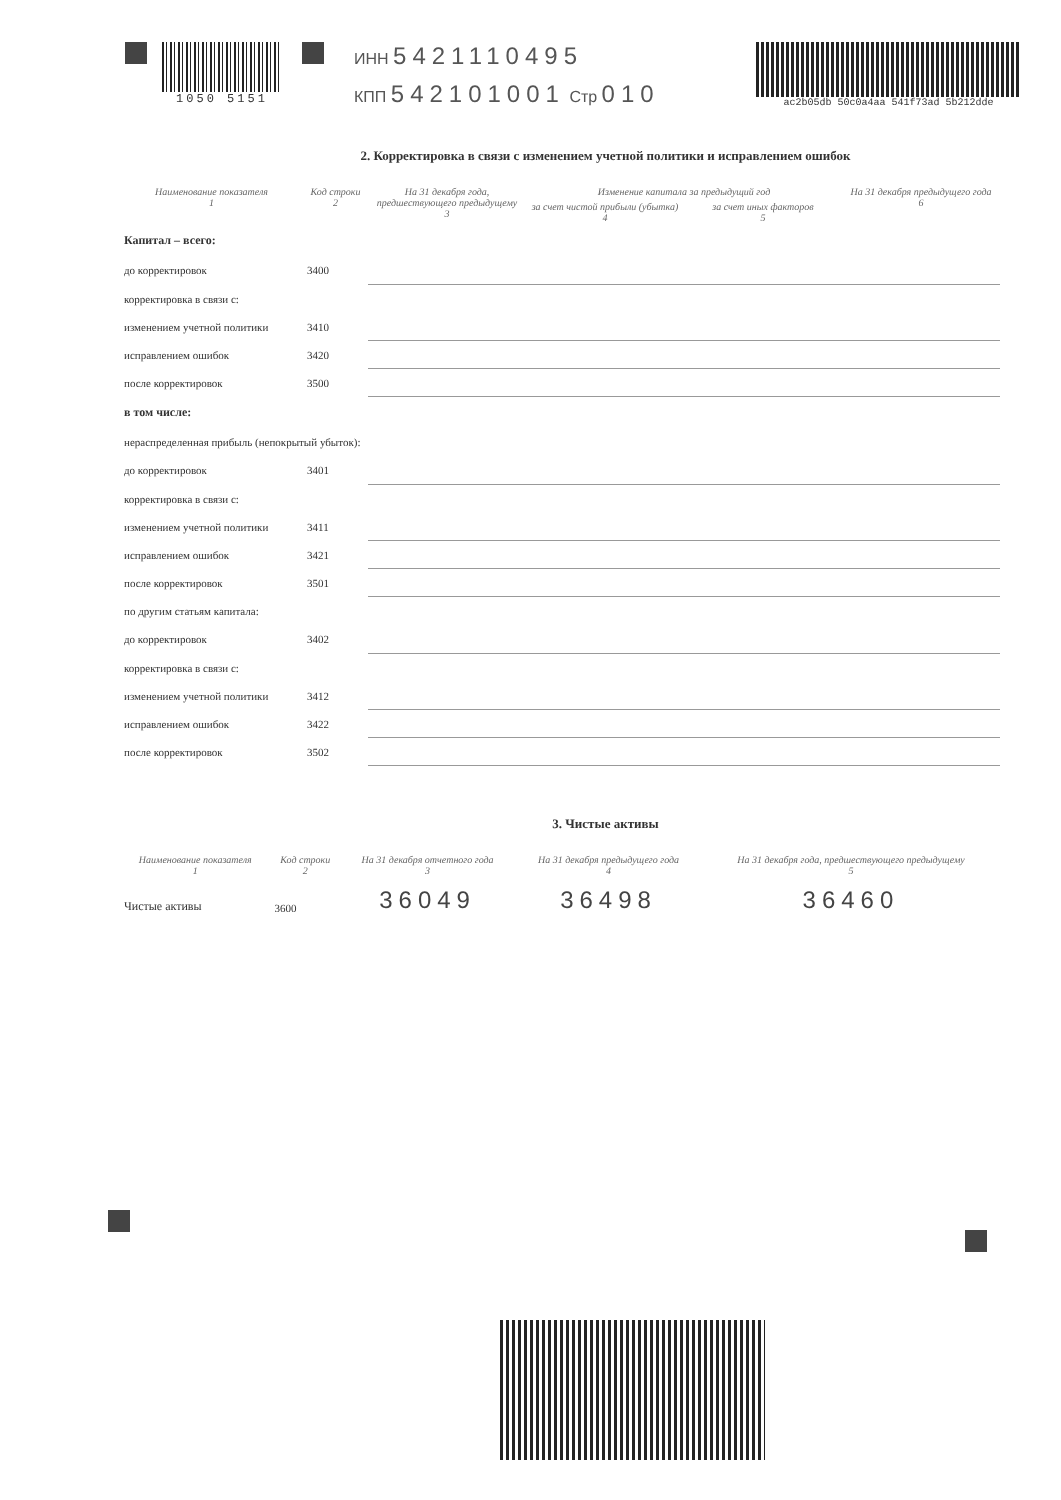1050 5151
ИНН 5421110495
КПП 542101001 Стр 010
ac2b05db 50c0a4aa 541f73ad 5b212dde
2. Корректировка в связи с изменением учетной политики и исправлением ошибок
| Наименование показателя 1 | Код строки 2 | На 31 декабря года, предшествующего предыдущему 3 | Изменение капитала за предыдущий год | | На 31 декабря предыдущего года 6 |
| --- | --- | --- | --- | --- | --- |
| | | | за счет чистой прибыли (убытка) 4 | за счет иных факторов 5 | |
| Капитал – всего: | | | | | |
| до корректировок | 3400 | | | | |
| корректировка в связи с: | | | | | |
| изменением учетной политики | 3410 | | | | |
| исправлением ошибок | 3420 | | | | |
| после корректировок | 3500 | | | | |
| в том числе: | | | | | |
| нераспределенная прибыль (непокрытый убыток): | | | | | |
| до корректировок | 3401 | | | | |
| корректировка в связи с: | | | | | |
| изменением учетной политики | 3411 | | | | |
| исправлением ошибок | 3421 | | | | |
| после корректировок | 3501 | | | | |
| по другим статьям капитала: | | | | | |
| до корректировок | 3402 | | | | |
| корректировка в связи с: | | | | | |
| изменением учетной политики | 3412 | | | | |
| исправлением ошибок | 3422 | | | | |
| после корректировок | 3502 | | | | |
3. Чистые активы
| Наименование показателя 1 | Код строки 2 | На 31 декабря отчетного года 3 | На 31 декабря предыдущего года 4 | На 31 декабря года, предшествующего предыдущему 5 |
| --- | --- | --- | --- | --- |
| Чистые активы | 3600 | 36049 | 36498 | 36460 |